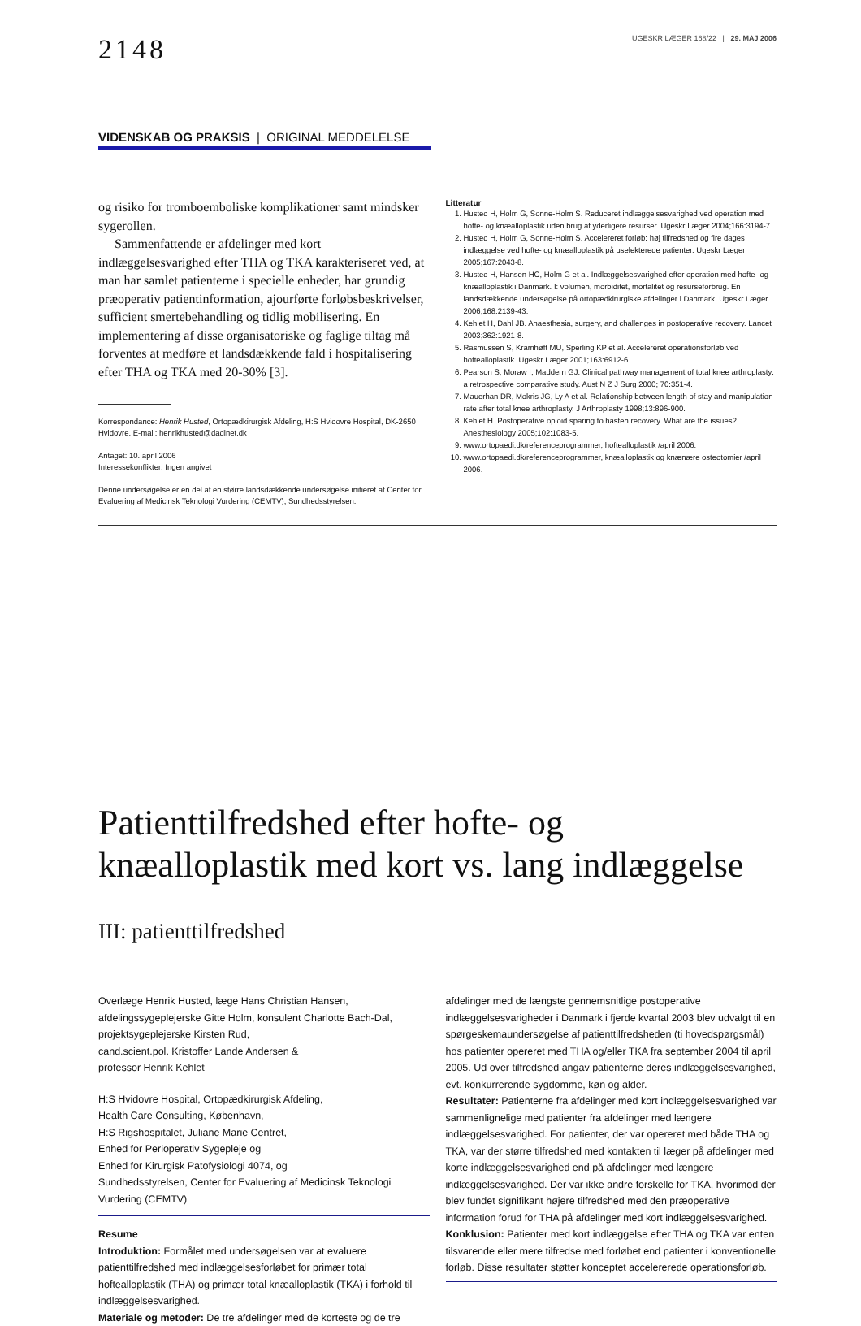2148
UGESKR LÆGER 168/22 | 29. MAJ 2006
VIDENSKAB OG PRAKSIS | ORIGINAL MEDDELELSE
og risiko for tromboemboliske komplikationer samt mindsker sygerollen.
Sammenfattende er afdelinger med kort indlæggelsesvarighed efter THA og TKA karakteriseret ved, at man har samlet patienterne i specielle enheder, har grundig præoperativ patientinformation, ajourførte forløbsbeskrivelser, sufficient smertebehandling og tidlig mobilisering. En implementering af disse organisatoriske og faglige tiltag må forventes at medføre et landsdækkende fald i hospitalisering efter THA og TKA med 20-30% [3].
Korrespondance: Henrik Husted, Ortopædkirurgisk Afdeling, H:S Hvidovre Hospital, DK-2650 Hvidovre. E-mail: henrikhusted@dadlnet.dk
Antaget: 10. april 2006
Interessekonflikter: Ingen angivet
Denne undersøgelse er en del af en større landsdækkende undersøgelse initieret af Center for Evaluering af Medicinsk Teknologi Vurdering (CEMTV), Sundhedsstyrelsen.
Litteratur
1. Husted H, Holm G, Sonne-Holm S. Reduceret indlæggelsesvarighed ved operation med hofte- og knæalloplastik uden brug af yderligere resurser. Ugeskr Læger 2004;166:3194-7.
2. Husted H, Holm G, Sonne-Holm S. Accelereret forløb: høj tilfredshed og fire dages indlæggelse ved hofte- og knæalloplastik på uselekterede patienter. Ugeskr Læger 2005;167:2043-8.
3. Husted H, Hansen HC, Holm G et al. Indlæggelsesvarighed efter operation med hofte- og knæalloplastik i Danmark. I: volumen, morbiditet, mortalitet og resurseforbrug. En landsdækkende undersøgelse på ortopædkirurgiske afdelinger i Danmark. Ugeskr Læger 2006;168:2139-43.
4. Kehlet H, Dahl JB. Anaesthesia, surgery, and challenges in postoperative recovery. Lancet 2003;362:1921-8.
5. Rasmussen S, Kramhøft MU, Sperling KP et al. Accelereret operationsforløb ved hoftealloplastik. Ugeskr Læger 2001;163:6912-6.
6. Pearson S, Moraw I, Maddern GJ. Clinical pathway management of total knee arthroplasty: a retrospective comparative study. Aust N Z J Surg 2000; 70:351-4.
7. Mauerhan DR, Mokris JG, Ly A et al. Relationship between length of stay and manipulation rate after total knee arthroplasty. J Arthroplasty 1998;13:896-900.
8. Kehlet H. Postoperative opioid sparing to hasten recovery. What are the issues? Anesthesiology 2005;102:1083-5.
9. www.ortopaedi.dk/referenceprogrammer, hoftealloplastik /april 2006.
10. www.ortopaedi.dk/referenceprogrammer, knæalloplastik og knænære osteotomier /april 2006.
Patienttilfredshed efter hofte- og knæalloplastik med kort vs. lang indlæggelse
III: patienttilfredshed
Overlæge Henrik Husted, læge Hans Christian Hansen,
afdelingssygeplejerske Gitte Holm, konsulent Charlotte Bach-Dal,
projektsygeplejerske Kirsten Rud,
cand.scient.pol. Kristoffer Lande Andersen &
professor Henrik Kehlet
H:S Hvidovre Hospital, Ortopædkirurgisk Afdeling,
Health Care Consulting, København,
H:S Rigshospitalet, Juliane Marie Centret,
Enhed for Perioperativ Sygepleje og
Enhed for Kirurgisk Patofysiologi 4074, og
Sundhedsstyrelsen, Center for Evaluering af Medicinsk Teknologi Vurdering (CEMTV)
Resume
Introduktion: Formålet med undersøgelsen var at evaluere patienttilfredshed med indlæggelsesforløbet for primær total hoftealloplastik (THA) og primær total knæalloplastik (TKA) i forhold til indlæggelsesvarighed.
Materiale og metoder: De tre afdelinger med de korteste og de tre
afdelinger med de længste gennemsnitlige postoperative indlæggelsesvarigheder i Danmark i fjerde kvartal 2003 blev udvalgt til en spørgeskemaundersøgelse af patienttilfredsheden (ti hovedspørgsmål) hos patienter opereret med THA og/eller TKA fra september 2004 til april 2005. Ud over tilfredshed angav patienterne deres indlæggelsesvarighed, evt. konkurrerende sygdomme, køn og alder.
Resultater: Patienterne fra afdelinger med kort indlæggelsesvarighed var sammenlignelige med patienter fra afdelinger med længere indlæggelsesvarighed. For patienter, der var opereret med både THA og TKA, var der større tilfredshed med kontakten til læger på afdelinger med korte indlæggelsesvarighed end på afdelinger med længere indlæggelsesvarighed. Der var ikke andre forskelle for TKA, hvorimod der blev fundet signifikant højere tilfredshed med den præoperative information forud for THA på afdelinger med kort indlæggelsesvarighed.
Konklusion: Patienter med kort indlæggelse efter THA og TKA var enten tilsvarende eller mere tilfredse med forløbet end patienter i konventionelle forløb. Disse resultater støtter konceptet accelererede operationsforløb.